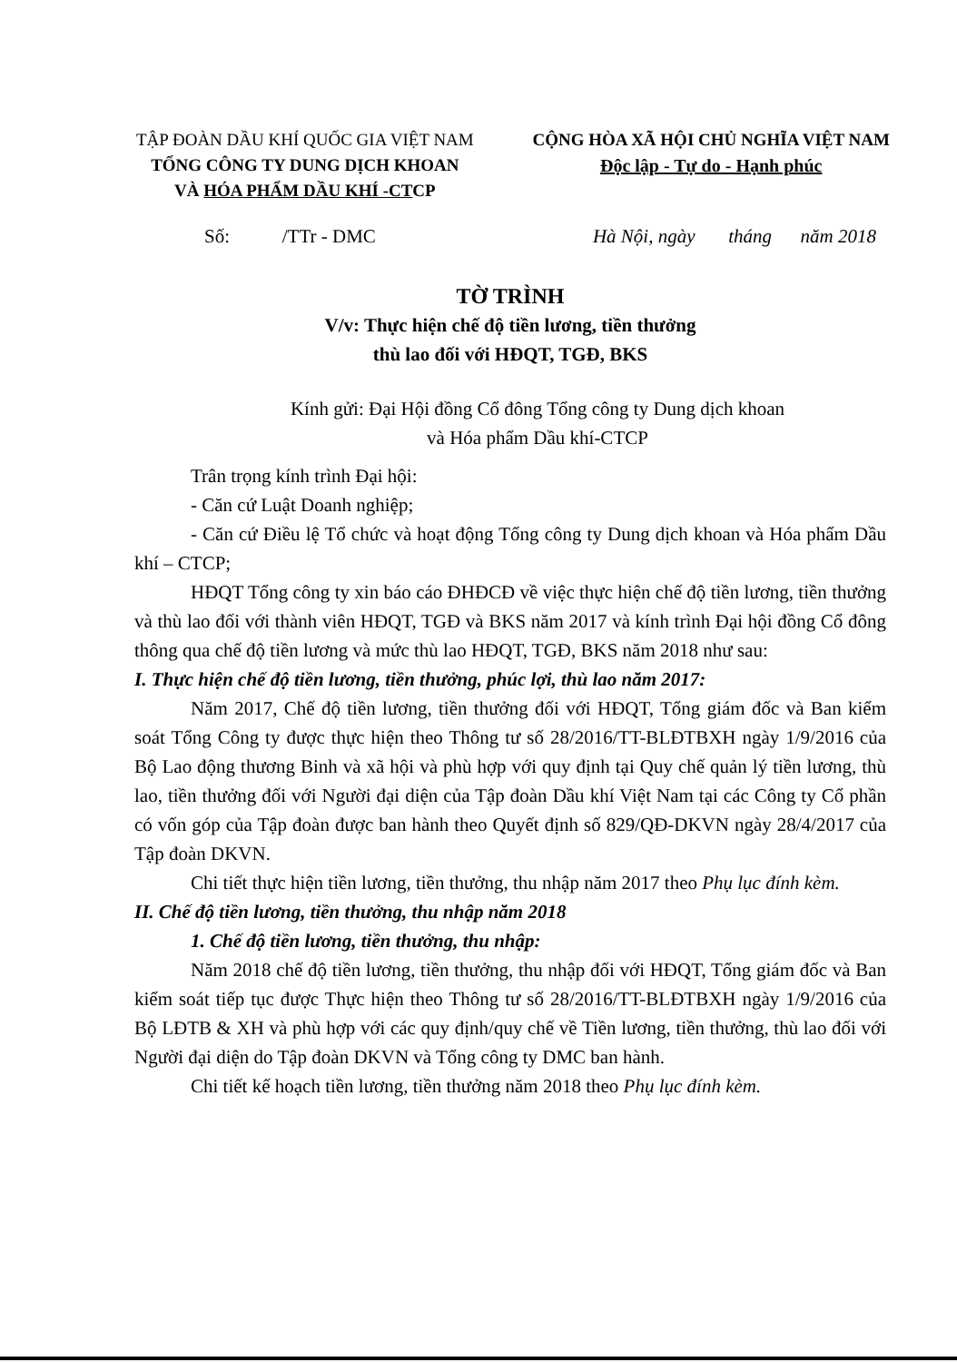TẬP ĐOÀN DẦU KHÍ QUỐC GIA VIỆT NAM
TỔNG CÔNG TY DUNG DỊCH KHOAN
VÀ HÓA PHẨM DẦU KHÍ -CTCP
CỘNG HÒA XÃ HỘI CHỦ NGHĨA VIỆT NAM
Độc lập - Tự do - Hạnh phúc
Số: /TTr - DMC Hà Nội, ngày tháng năm 2018
TỜ TRÌNH
V/v: Thực hiện chế độ tiền lương, tiền thưởng
thù lao đối với HĐQT, TGĐ, BKS
Kính gửi: Đại Hội đồng Cổ đông Tổng công ty Dung dịch khoan
và Hóa phẩm Dầu khí-CTCP
Trân trọng kính trình Đại hội:
- Căn cứ Luật Doanh nghiệp;
- Căn cứ Điều lệ Tổ chức và hoạt động Tổng công ty Dung dịch khoan và Hóa phẩm Dầu khí – CTCP;
HĐQT Tổng công ty xin báo cáo ĐHĐCĐ về việc thực hiện chế độ tiền lương, tiền thưởng và thù lao đối với thành viên HĐQT, TGĐ và BKS năm 2017 và kính trình Đại hội đồng Cổ đông thông qua chế độ tiền lương và mức thù lao HĐQT, TGĐ, BKS năm 2018 như sau:
I. Thực hiện chế độ tiền lương, tiền thưởng, phúc lợi, thù lao năm 2017:
Năm 2017, Chế độ tiền lương, tiền thưởng đối với HĐQT, Tổng giám đốc và Ban kiểm soát Tổng Công ty được thực hiện theo Thông tư số 28/2016/TT-BLĐTBXH ngày 1/9/2016 của Bộ Lao động thương Binh và xã hội và phù hợp với quy định tại Quy chế quản lý tiền lương, thù lao, tiền thưởng đối với Người đại diện của Tập đoàn Dầu khí Việt Nam tại các Công ty Cổ phần có vốn góp của Tập đoàn được ban hành theo Quyết định số 829/QĐ-DKVN ngày 28/4/2017 của Tập đoàn DKVN.
Chi tiết thực hiện tiền lương, tiền thưởng, thu nhập năm 2017 theo Phụ lục đính kèm.
II. Chế độ tiền lương, tiền thưởng, thu nhập năm 2018
1. Chế độ tiền lương, tiền thưởng, thu nhập:
Năm 2018 chế độ tiền lương, tiền thưởng, thu nhập đối với HĐQT, Tổng giám đốc và Ban kiểm soát tiếp tục được Thực hiện theo Thông tư số 28/2016/TT-BLĐTBXH ngày 1/9/2016 của Bộ LĐTB & XH và phù hợp với các quy định/quy chế về Tiền lương, tiền thưởng, thù lao đối với Người đại diện do Tập đoàn DKVN và Tổng công ty DMC ban hành.
Chi tiết kế hoạch tiền lương, tiền thưởng năm 2018 theo Phụ lục đính kèm.